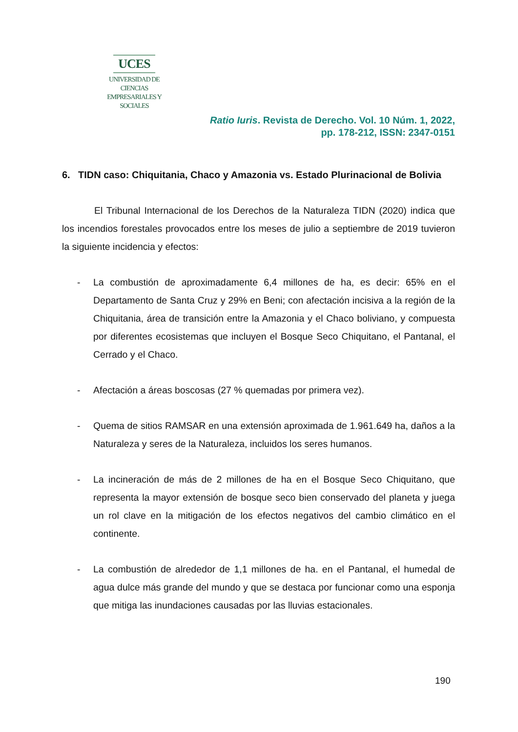UCES
UNIVERSIDAD DE CIENCIAS
EMPRESARIALES Y SOCIALES
Ratio Iuris. Revista de Derecho. Vol. 10 Núm. 1, 2022,
pp. 178-212, ISSN: 2347-0151
6. TIDN caso: Chiquitania, Chaco y Amazonia vs. Estado Plurinacional de Bolivia
El Tribunal Internacional de los Derechos de la Naturaleza TIDN (2020) indica que los incendios forestales provocados entre los meses de julio a septiembre de 2019 tuvieron la siguiente incidencia y efectos:
- La combustión de aproximadamente 6,4 millones de ha, es decir: 65% en el Departamento de Santa Cruz y 29% en Beni; con afectación incisiva a la región de la Chiquitania, área de transición entre la Amazonia y el Chaco boliviano, y compuesta por diferentes ecosistemas que incluyen el Bosque Seco Chiquitano, el Pantanal, el Cerrado y el Chaco.
- Afectación a áreas boscosas (27 % quemadas por primera vez).
- Quema de sitios RAMSAR en una extensión aproximada de 1.961.649 ha, daños a la Naturaleza y seres de la Naturaleza, incluidos los seres humanos.
- La incineración de más de 2 millones de ha en el Bosque Seco Chiquitano, que representa la mayor extensión de bosque seco bien conservado del planeta y juega un rol clave en la mitigación de los efectos negativos del cambio climático en el continente.
- La combustión de alrededor de 1,1 millones de ha. en el Pantanal, el humedal de agua dulce más grande del mundo y que se destaca por funcionar como una esponja que mitiga las inundaciones causadas por las lluvias estacionales.
190